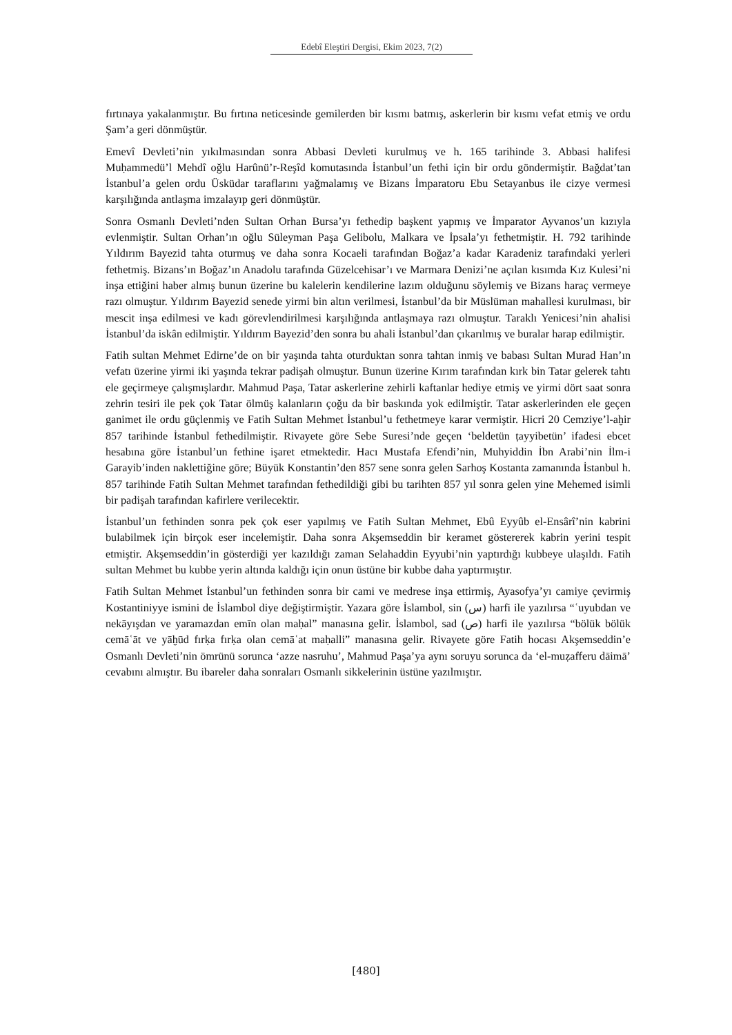Edebî Eleştiri Dergisi, Ekim 2023, 7(2)
fırtınaya yakalanmıştır. Bu fırtına neticesinde gemilerden bir kısmı batmış, askerlerin bir kısmı vefat etmiş ve ordu Şam’a geri dönmüştür.
Emevî Devleti’nin yıkılmasından sonra Abbasi Devleti kurulmuş ve h. 165 tarihinde 3. Abbasi halifesi Muḥammedü’l Mehdî oğlu Harûnü’r-Reşîd komutasında İstanbul’un fethi için bir ordu göndermiştir. Bağdat’tan İstanbul’a gelen ordu Üsküdar taraflarını yağmalamış ve Bizans İmparatoru Ebu Setayanbus ile cizye vermesi karşılığında antlaşma imzalayıp geri dönmüştür.
Sonra Osmanlı Devleti’nden Sultan Orhan Bursa’yı fethedip başkent yapmış ve İmparator Ayvanos’un kızıyla evlenmiştir. Sultan Orhan’ın oğlu Süleyman Paşa Gelibolu, Malkara ve İpsala’yı fethetmiştir. H. 792 tarihinde Yıldırım Bayezid tahta oturmuş ve daha sonra Kocaeli tarafından Boğaz’a kadar Karadeniz tarafındaki yerleri fethetmiş. Bizans’ın Boğaz’ın Anadolu tarafında Güzelcehisar’ı ve Marmara Denizi’ne açılan kısımda Kız Kulesi’ni inşa ettiğini haber almış bunun üzerine bu kalelerin kendilerine lazım olduğunu söylemiş ve Bizans haraç vermeye razı olmuştur. Yıldırım Bayezid senede yirmi bin altın verilmesi, İstanbul’da bir Müslüman mahallesi kurulması, bir mescit inşa edilmesi ve kadı görevlendirilmesi karşılığında antlaşmaya razı olmuştur. Taraklı Yenicesi’nin ahalisi İstanbul’da iskân edilmiştir. Yıldırım Bayezid’den sonra bu ahali İstanbul’dan çıkarılmış ve buralar harap edilmiştir.
Fatih sultan Mehmet Edirne’de on bir yaşında tahta oturduktan sonra tahtan inmiş ve babası Sultan Murad Han’ın vefatı üzerine yirmi iki yaşında tekrar padişah olmuştur. Bunun üzerine Kırım tarafından kırk bin Tatar gelerek tahtı ele geçirmeye çalışmışlardır. Mahmud Paşa, Tatar askerlerine zehirli kaftanlar hediye etmiş ve yirmi dört saat sonra zehrin tesiri ile pek çok Tatar ölmüş kalanların çoğu da bir baskında yok edilmiştir. Tatar askerlerinden ele geçen ganimet ile ordu güçlenmiş ve Fatih Sultan Mehmet İstanbul’u fethetmeye karar vermiştir. Hicri 20 Cemziye’l-aḫir 857 tarihinde İstanbul fethedilmiştir. Rivayete göre Sebe Suresi’nde geçen ‘beldetün ṭayyibetün’ ifadesi ebcet hesabına göre İstanbul’un fethine işaret etmektedir. Hacı Mustafa Efendi’nin, Muhyiddin İbn Arabi’nin İlm-i Garayib’inden naklettiğine göre; Büyük Konstantin’den 857 sene sonra gelen Sarhoş Kostanta zamanında İstanbul h. 857 tarihinde Fatih Sultan Mehmet tarafından fethedildiği gibi bu tarihten 857 yıl sonra gelen yine Mehemed isimli bir padişah tarafından kafirlere verilecektir.
İstanbul’un fethinden sonra pek çok eser yapılmış ve Fatih Sultan Mehmet, Ebû Eyyûb el-Ensârî’nin kabrini bulabilmek için birçok eser incelemiştir. Daha sonra Akşemseddin bir keramet göstererek kabrin yerini tespit etmiştir. Akşemseddin’in gösterdiği yer kazıldığı zaman Selahaddin Eyyubi’nin yaptırdığı kubbeye ulaşıldı. Fatih sultan Mehmet bu kubbe yerin altında kaldığı için onun üstüne bir kubbe daha yaptırmıştır.
Fatih Sultan Mehmet İstanbul’un fethinden sonra bir cami ve medrese inşa ettirmiş, Ayasofya’yı camiye çevirmiş Kostantiniyye ismini de İslambol diye değiştirmiştir. Yazara göre İslambol, sin (س) harfi ile yazılırsa “ʿuyubdan ve nekāyışdan ve yaramazdan emīn olan maḥal” manasına gelir. İslambol, sad (ص) harfi ile yazılırsa “bölük bölük cemāʿāt ve yāḫūd fırḳa fırḳa olan cemāʿat maḥalli” manasına gelir. Rivayete göre Fatih hocası Akşemseddin’e Osmanlı Devleti’nin ömrünü sorunca ‘azze nasruhu’, Mahmud Paşa’ya aynı soruyu sorunca da ‘el-muẓafferu dāimā’ cevabını almıştır. Bu ibareler daha sonraları Osmanlı sikkelerinin üstüne yazılmıştır.
[480]